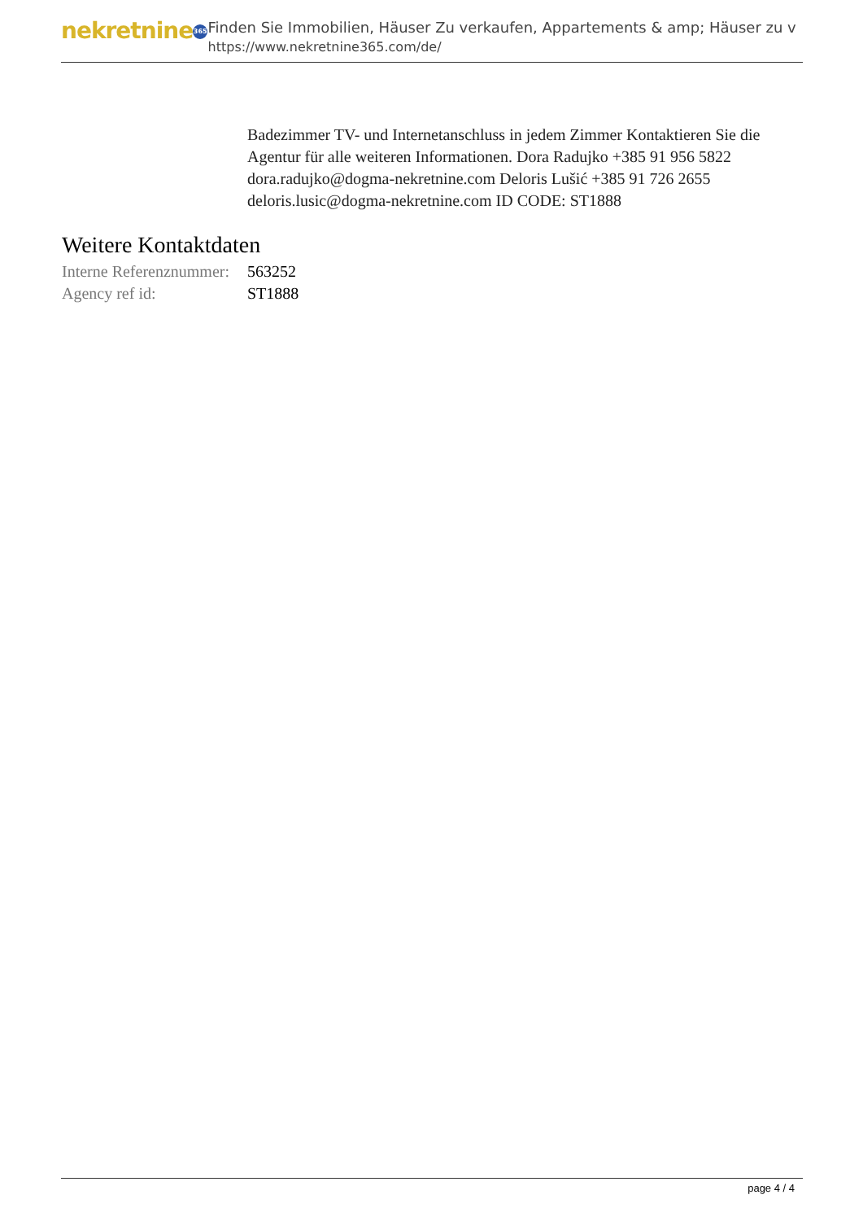nekretnine 365
Finden Sie Immobilien, Häuser Zu verkaufen, Appartements & amp; Häuser zu v
https://www.nekretnine365.com/de/
Badezimmer TV- und Internetanschluss in jedem Zimmer Kontaktieren Sie die Agentur für alle weiteren Informationen. Dora Radujko +385 91 956 5822 dora.radujko@dogma-nekretnine.com Deloris Lušić +385 91 726 2655 deloris.lusic@dogma-nekretnine.com ID CODE: ST1888
Weitere Kontaktdaten
| Interne Referenznummer: | 563252 |
| Agency ref id: | ST1888 |
page 4 / 4